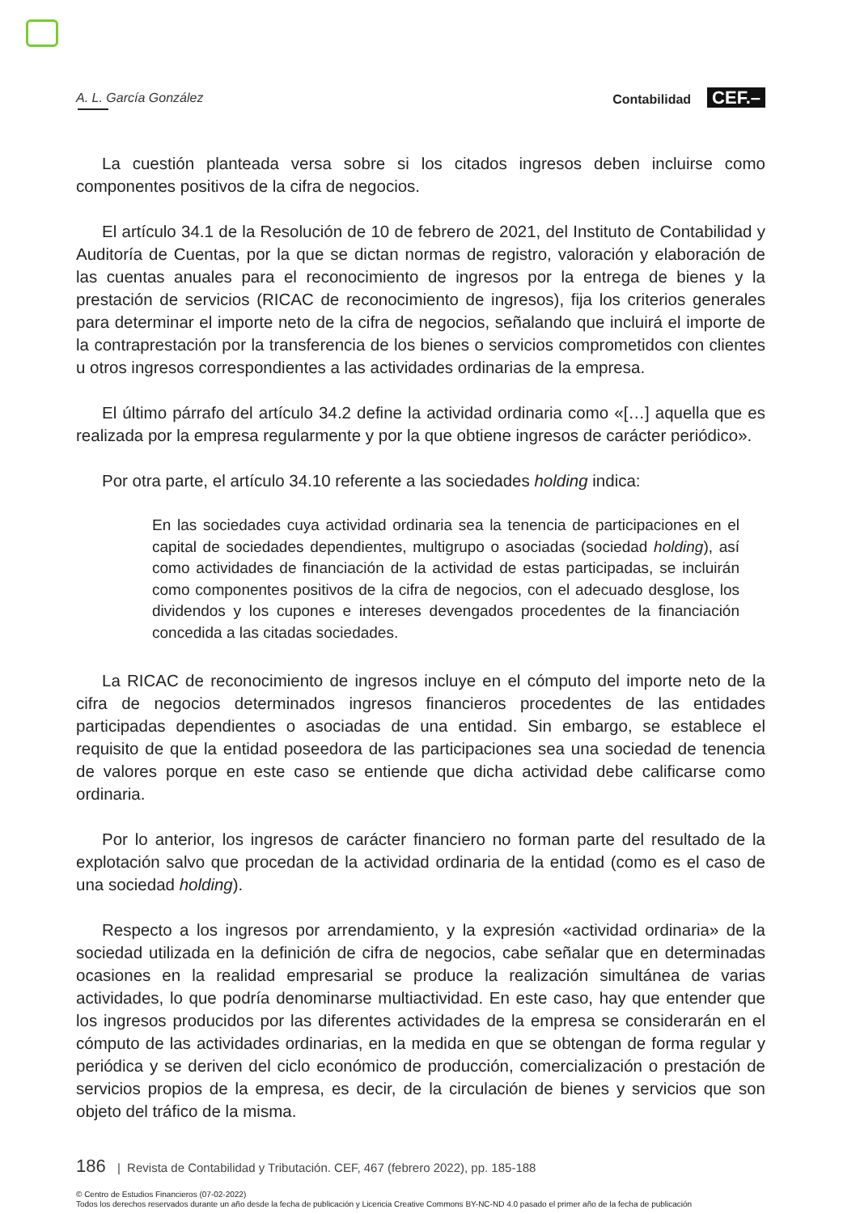A. L. García González Contabilidad CEF.–
La cuestión planteada versa sobre si los citados ingresos deben incluirse como componentes positivos de la cifra de negocios.
El artículo 34.1 de la Resolución de 10 de febrero de 2021, del Instituto de Contabilidad y Auditoría de Cuentas, por la que se dictan normas de registro, valoración y elaboración de las cuentas anuales para el reconocimiento de ingresos por la entrega de bienes y la prestación de servicios (RICAC de reconocimiento de ingresos), fija los criterios generales para determinar el importe neto de la cifra de negocios, señalando que incluirá el importe de la contraprestación por la transferencia de los bienes o servicios comprometidos con clientes u otros ingresos correspondientes a las actividades ordinarias de la empresa.
El último párrafo del artículo 34.2 define la actividad ordinaria como «[…] aquella que es realizada por la empresa regularmente y por la que obtiene ingresos de carácter periódico».
Por otra parte, el artículo 34.10 referente a las sociedades holding indica:
En las sociedades cuya actividad ordinaria sea la tenencia de participaciones en el capital de sociedades dependientes, multigrupo o asociadas (sociedad holding), así como actividades de financiación de la actividad de estas participadas, se incluirán como componentes positivos de la cifra de negocios, con el adecuado desglose, los dividendos y los cupones e intereses devengados procedentes de la financiación concedida a las citadas sociedades.
La RICAC de reconocimiento de ingresos incluye en el cómputo del importe neto de la cifra de negocios determinados ingresos financieros procedentes de las entidades participadas dependientes o asociadas de una entidad. Sin embargo, se establece el requisito de que la entidad poseedora de las participaciones sea una sociedad de tenencia de valores porque en este caso se entiende que dicha actividad debe calificarse como ordinaria.
Por lo anterior, los ingresos de carácter financiero no forman parte del resultado de la explotación salvo que procedan de la actividad ordinaria de la entidad (como es el caso de una sociedad holding).
Respecto a los ingresos por arrendamiento, y la expresión «actividad ordinaria» de la sociedad utilizada en la definición de cifra de negocios, cabe señalar que en determinadas ocasiones en la realidad empresarial se produce la realización simultánea de varias actividades, lo que podría denominarse multiactividad. En este caso, hay que entender que los ingresos producidos por las diferentes actividades de la empresa se considerarán en el cómputo de las actividades ordinarias, en la medida en que se obtengan de forma regular y periódica y se deriven del ciclo económico de producción, comercialización o prestación de servicios propios de la empresa, es decir, de la circulación de bienes y servicios que son objeto del tráfico de la misma.
186 | Revista de Contabilidad y Tributación. CEF, 467 (febrero 2022), pp. 185-188
© Centro de Estudios Financieros (07-02-2022)
Todos los derechos reservados durante un año desde la fecha de publicación y Licencia Creative Commons BY-NC-ND 4.0 pasado el primer año de la fecha de publicación